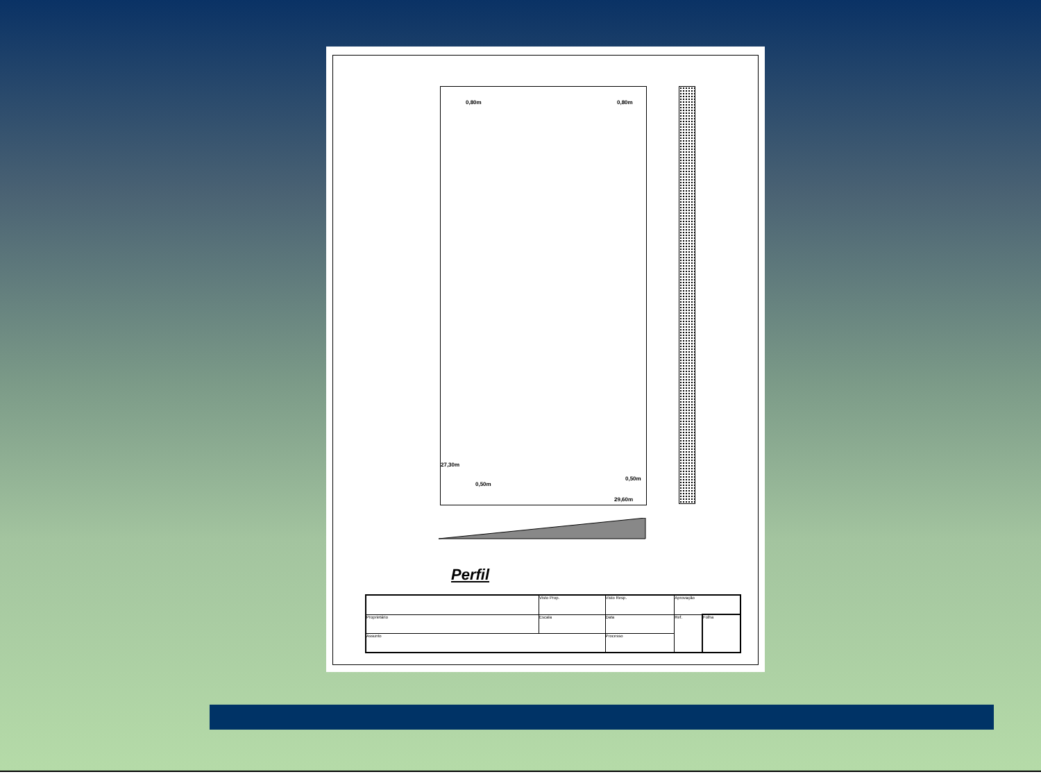0,80m 0,80m
0,50m
0,50m
29,60m
27,30m
Perfil
| | Visto Prop. | Visto Resp. | Aprovação | |
| Proprietário | Escala | Data | Ref. | Folha |
| Assunto | | Processo | | |